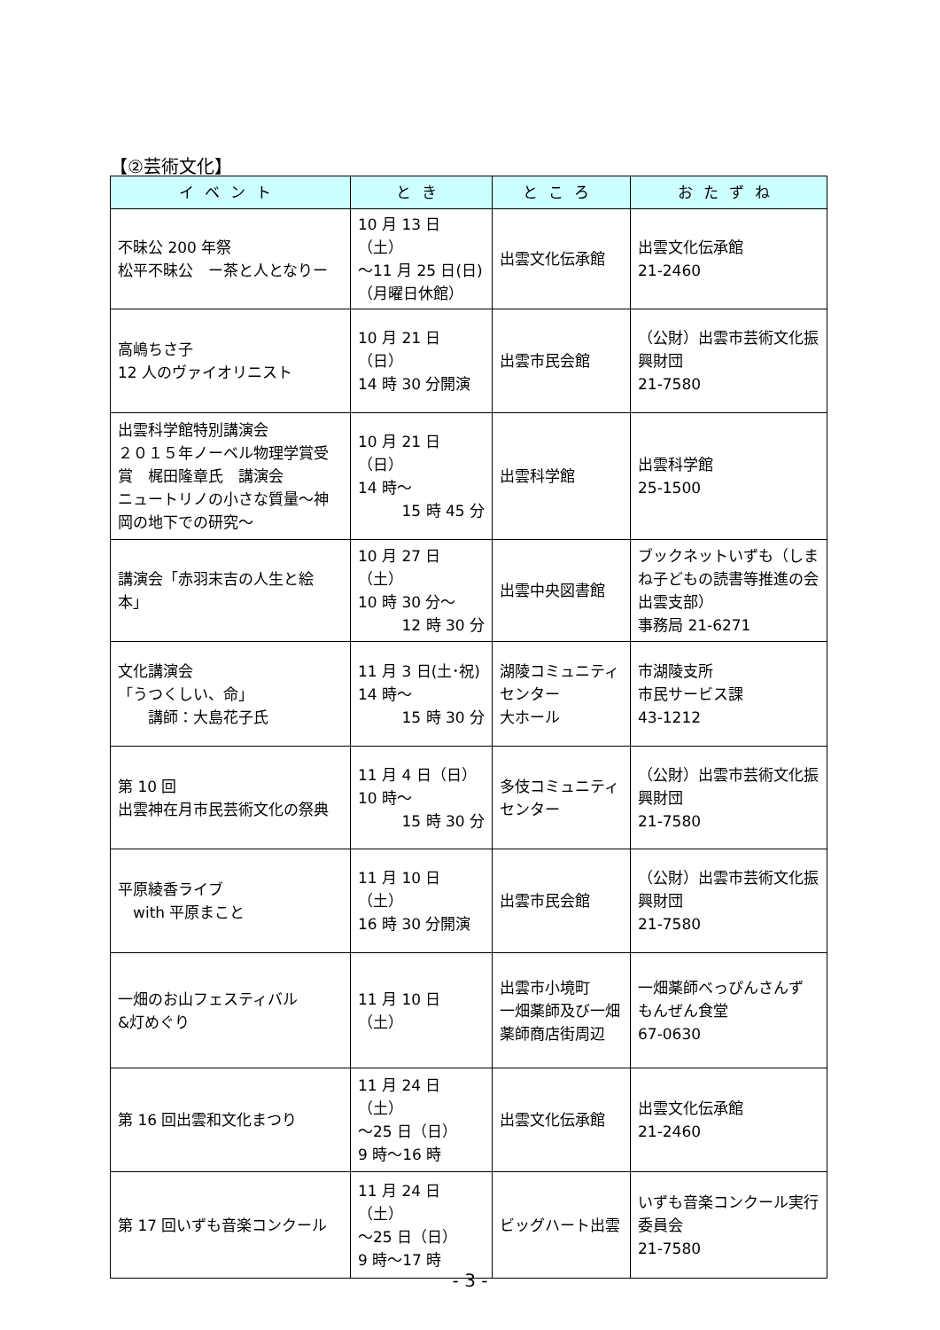【②芸術文化】
| イベント | とき | ところ | おたずね |
| --- | --- | --- | --- |
| 不昧公 200 年祭 松平不昧公 ー茶と人となりー | 10 月 13 日（土） ～11 月 25 日(日) （月曜日休館） | 出雲文化伝承館 | 出雲文化伝承館 21-2460 |
| 高嶋ちさ子 12 人のヴァイオリニスト | 10 月 21 日（日） 14 時 30 分開演 | 出雲市民会館 | （公財）出雲市芸術文化振興財団 21-7580 |
| 出雲科学館特別講演会 ２０１５年ノーベル物理学賞受賞 梶田隆章氏 講演会 ニュートリノの小さな質量～神岡の地下での研究～ | 10 月 21 日（日） 14 時～ 15 時 45 分 | 出雲科学館 | 出雲科学館 25-1500 |
| 講演会「赤羽末吉の人生と絵本」 | 10 月 27 日（土） 10 時 30 分～ 12 時 30 分 | 出雲中央図書館 | ブックネットいずも（しまね子どもの読書等推進の会出雲支部） 事務局 21-6271 |
| 文化講演会 「うつくしい、命」 講師：大島花子氏 | 11 月 3 日(土･祝) 14 時～ 15 時 30 分 | 湖陵コミュニティセンター 大ホール | 市湖陵支所 市民サービス課 43-1212 |
| 第 10 回 出雲神在月市民芸術文化の祭典 | 11 月 4 日（日） 10 時～ 15 時 30 分 | 多伎コミュニティセンター | （公財）出雲市芸術文化振興財団 21-7580 |
| 平原綾香ライブ with 平原まこと | 11 月 10 日（土） 16 時 30 分開演 | 出雲市民会館 | （公財）出雲市芸術文化振興財団 21-7580 |
| 一畑のお山フェスティバル &灯めぐり | 11 月 10 日（土） | 出雲市小境町 一畑薬師及び一畑薬師商店街周辺 | 一畑薬師べっぴんさんず もんぜん食堂 67-0630 |
| 第 16 回出雲和文化まつり | 11 月 24 日（土） ～25 日（日） 9 時～16 時 | 出雲文化伝承館 | 出雲文化伝承館 21-2460 |
| 第 17 回いずも音楽コンクール | 11 月 24 日（土） ～25 日（日） 9 時～17 時 | ビッグハート出雲 | いずも音楽コンクール実行委員会 21-7580 |
- 3 -